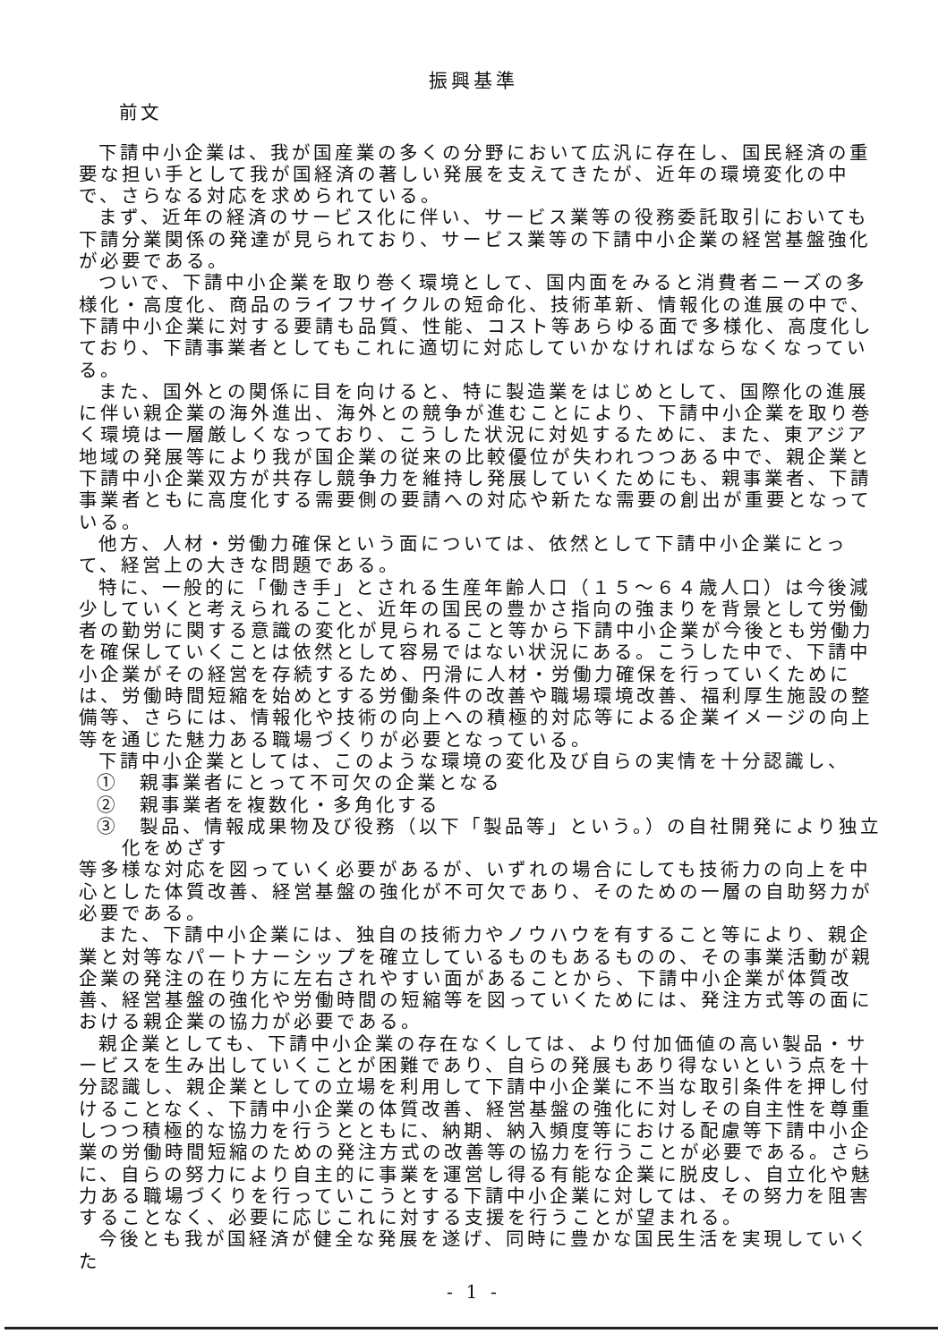振興基準
前文
下請中小企業は、我が国産業の多くの分野において広汎に存在し、国民経済の重要な担い手として我が国経済の著しい発展を支えてきたが、近年の環境変化の中で、さらなる対応を求められている。
まず、近年の経済のサービス化に伴い、サービス業等の役務委託取引においても下請分業関係の発達が見られており、サービス業等の下請中小企業の経営基盤強化が必要である。
ついで、下請中小企業を取り巻く環境として、国内面をみると消費者ニーズの多様化・高度化、商品のライフサイクルの短命化、技術革新、情報化の進展の中で、下請中小企業に対する要請も品質、性能、コスト等あらゆる面で多様化、高度化しており、下請事業者としてもこれに適切に対応していかなければならなくなっている。
また、国外との関係に目を向けると、特に製造業をはじめとして、国際化の進展に伴い親企業の海外進出、海外との競争が進むことにより、下請中小企業を取り巻く環境は一層厳しくなっており、こうした状況に対処するために、また、東アジア地域の発展等により我が国企業の従来の比較優位が失われつつある中で、親企業と下請中小企業双方が共存し競争力を維持し発展していくためにも、親事業者、下請事業者ともに高度化する需要側の要請への対応や新たな需要の創出が重要となっている。
他方、人材・労働力確保という面については、依然として下請中小企業にとって、経営上の大きな問題である。
特に、一般的に「働き手」とされる生産年齢人口（１５～６４歳人口）は今後減少していくと考えられること、近年の国民の豊かさ指向の強まりを背景として労働者の勤労に関する意識の変化が見られること等から下請中小企業が今後とも労働力を確保していくことは依然として容易ではない状況にある。こうした中で、下請中小企業がその経営を存続するため、円滑に人材・労働力確保を行っていくためには、労働時間短縮を始めとする労働条件の改善や職場環境改善、福利厚生施設の整備等、さらには、情報化や技術の向上への積極的対応等による企業イメージの向上等を通じた魅力ある職場づくりが必要となっている。
下請中小企業としては、このような環境の変化及び自らの実情を十分認識し、
①　親事業者にとって不可欠の企業となる
②　親事業者を複数化・多角化する
③　製品、情報成果物及び役務（以下「製品等」という。）の自社開発により独立化をめざす
等多様な対応を図っていく必要があるが、いずれの場合にしても技術力の向上を中心とした体質改善、経営基盤の強化が不可欠であり、そのための一層の自助努力が必要である。
また、下請中小企業には、独自の技術力やノウハウを有すること等により、親企業と対等なパートナーシップを確立しているものもあるものの、その事業活動が親企業の発注の在り方に左右されやすい面があることから、下請中小企業が体質改善、経営基盤の強化や労働時間の短縮等を図っていくためには、発注方式等の面における親企業の協力が必要である。
親企業としても、下請中小企業の存在なくしては、より付加価値の高い製品・サービスを生み出していくことが困難であり、自らの発展もあり得ないという点を十分認識し、親企業としての立場を利用して下請中小企業に不当な取引条件を押し付けることなく、下請中小企業の体質改善、経営基盤の強化に対しその自主性を尊重しつつ積極的な協力を行うとともに、納期、納入頻度等における配慮等下請中小企業の労働時間短縮のための発注方式の改善等の協力を行うことが必要である。さらに、自らの努力により自主的に事業を運営し得る有能な企業に脱皮し、自立化や魅力ある職場づくりを行っていこうとする下請中小企業に対しては、その努力を阻害することなく、必要に応じこれに対する支援を行うことが望まれる。
今後とも我が国経済が健全な発展を遂げ、同時に豊かな国民生活を実現していくた
- 1 -